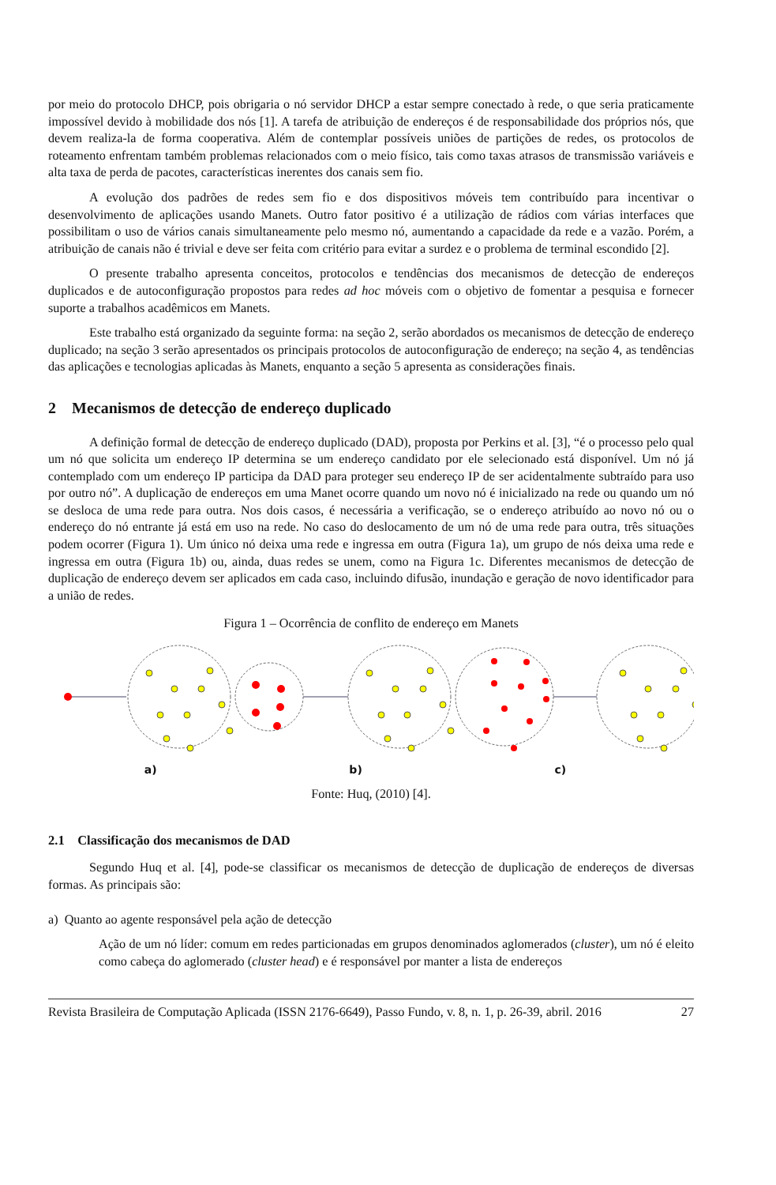por meio do protocolo DHCP, pois obrigaria o nó servidor DHCP a estar sempre conectado à rede, o que seria praticamente impossível devido à mobilidade dos nós [1]. A tarefa de atribuição de endereços é de responsabilidade dos próprios nós, que devem realiza-la de forma cooperativa. Além de contemplar possíveis uniões de partições de redes, os protocolos de roteamento enfrentam também problemas relacionados com o meio físico, tais como taxas atrasos de transmissão variáveis e alta taxa de perda de pacotes, características inerentes dos canais sem fio.
A evolução dos padrões de redes sem fio e dos dispositivos móveis tem contribuído para incentivar o desenvolvimento de aplicações usando Manets. Outro fator positivo é a utilização de rádios com várias interfaces que possibilitam o uso de vários canais simultaneamente pelo mesmo nó, aumentando a capacidade da rede e a vazão. Porém, a atribuição de canais não é trivial e deve ser feita com critério para evitar a surdez e o problema de terminal escondido [2].
O presente trabalho apresenta conceitos, protocolos e tendências dos mecanismos de detecção de endereços duplicados e de autoconfiguração propostos para redes ad hoc móveis com o objetivo de fomentar a pesquisa e fornecer suporte a trabalhos acadêmicos em Manets.
Este trabalho está organizado da seguinte forma: na seção 2, serão abordados os mecanismos de detecção de endereço duplicado; na seção 3 serão apresentados os principais protocolos de autoconfiguração de endereço; na seção 4, as tendências das aplicações e tecnologias aplicadas às Manets, enquanto a seção 5 apresenta as considerações finais.
2 Mecanismos de detecção de endereço duplicado
A definição formal de detecção de endereço duplicado (DAD), proposta por Perkins et al. [3], “é o processo pelo qual um nó que solicita um endereço IP determina se um endereço candidato por ele selecionado está disponível. Um nó já contemplado com um endereço IP participa da DAD para proteger seu endereço IP de ser acidentalmente subtraído para uso por outro nó”. A duplicação de endereços em uma Manet ocorre quando um novo nó é inicializado na rede ou quando um nó se desloca de uma rede para outra. Nos dois casos, é necessária a verificação, se o endereço atribuído ao novo nó ou o endereço do nó entrante já está em uso na rede. No caso do deslocamento de um nó de uma rede para outra, três situações podem ocorrer (Figura 1). Um único nó deixa uma rede e ingressa em outra (Figura 1a), um grupo de nós deixa uma rede e ingressa em outra (Figura 1b) ou, ainda, duas redes se unem, como na Figura 1c. Diferentes mecanismos de detecção de duplicação de endereço devem ser aplicados em cada caso, incluindo difusão, inundação e geração de novo identificador para a união de redes.
Figura 1 – Ocorrência de conflito de endereço em Manets
a) b) c)
Fonte: Huq, (2010) [4].
2.1 Classificação dos mecanismos de DAD
Segundo Huq et al. [4], pode-se classificar os mecanismos de detecção de duplicação de endereços de diversas formas. As principais são:
a) Quanto ao agente responsável pela ação de detecção
Ação de um nó líder: comum em redes particionadas em grupos denominados aglomerados (cluster), um nó é eleito como cabeça do aglomerado (cluster head) e é responsável por manter a lista de endereços
Revista Brasileira de Computação Aplicada (ISSN 2176-6649), Passo Fundo, v. 8, n. 1, p. 26-39, abril. 2016 27